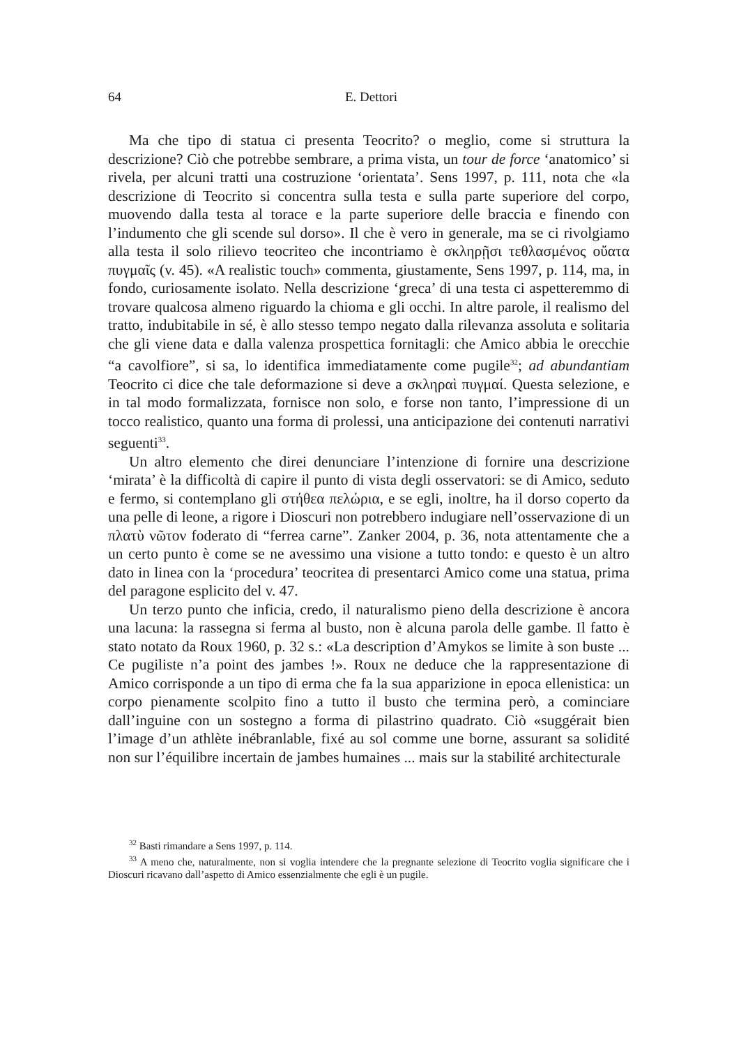64 E. Dettori
Ma che tipo di statua ci presenta Teocrito? o meglio, come si struttura la descrizione? Ciò che potrebbe sembrare, a prima vista, un tour de force ‘anatomico’ si rivela, per alcuni tratti una costruzione ‘orientata’. Sens 1997, p. 111, nota che «la descrizione di Teocrito si concentra sulla testa e sulla parte superiore del corpo, muovendo dalla testa al torace e la parte superiore delle braccia e finendo con l’indumento che gli scende sul dorso». Il che è vero in generale, ma se ci rivolgiamo alla testa il solo rilievo teocriteo che incontriamo è σκληρῇσι τεθλασμένος οὔατα πυγμαῖς (v. 45). «A realistic touch» commenta, giustamente, Sens 1997, p. 114, ma, in fondo, curiosamente isolato. Nella descrizione ‘greca’ di una testa ci aspetteremmo di trovare qualcosa almeno riguardo la chioma e gli occhi. In altre parole, il realismo del tratto, indubitabile in sé, è allo stesso tempo negato dalla rilevanza assoluta e solitaria che gli viene data e dalla valenza prospettica fornitagli: che Amico abbia le orecchie “a cavolfiore”, si sa, lo identifica immediatamente come pugile<sup>32</sup>; ad abundantiam Teocrito ci dice che tale deformazione si deve a σκληραὶ πυγμαί. Questa selezione, e in tal modo formalizzata, fornisce non solo, e forse non tanto, l’impressione di un tocco realistico, quanto una forma di prolessi, una anticipazione dei contenuti narrativi seguenti<sup>33</sup>.
Un altro elemento che direi denunciare l’intenzione di fornire una descrizione ‘mirata’ è la difficoltà di capire il punto di vista degli osservatori: se di Amico, seduto e fermo, si contemplano gli στήθεα πελώρια, e se egli, inoltre, ha il dorso coperto da una pelle di leone, a rigore i Dioscuri non potrebbero indugiare nell’osservazione di un πλατὺ νῶτον foderato di “ferrea carne”. Zanker 2004, p. 36, nota attentamente che a un certo punto è come se ne avessimo una visione a tutto tondo: e questo è un altro dato in linea con la ‘procedura’ teocritea di presentarci Amico come una statua, prima del paragone esplicito del v. 47.
Un terzo punto che inficia, credo, il naturalismo pieno della descrizione è ancora una lacuna: la rassegna si ferma al busto, non è alcuna parola delle gambe. Il fatto è stato notato da Roux 1960, p. 32 s.: «La description d’Amykos se limite à son buste ... Ce pugiliste n’a point des jambes !». Roux ne deduce che la rappresentazione di Amico corrisponde a un tipo di erma che fa la sua apparizione in epoca ellenistica: un corpo pienamente scolpito fino a tutto il busto che termina però, a cominciare dall’inguine con un sostegno a forma di pilastrino quadrato. Ciò «suggérait bien l’image d’un athlète inébranlable, fixé au sol comme une borne, assurant sa solidité non sur l’équilibre incertain de jambes humaines ... mais sur la stabilité architecturale
<sup>32</sup> Basti rimandare a Sens 1997, p. 114.
<sup>33</sup> A meno che, naturalmente, non si voglia intendere che la pregnante selezione di Teocrito voglia significare che i Dioscuri ricavano dall’aspetto di Amico essenzialmente che egli è un pugile.